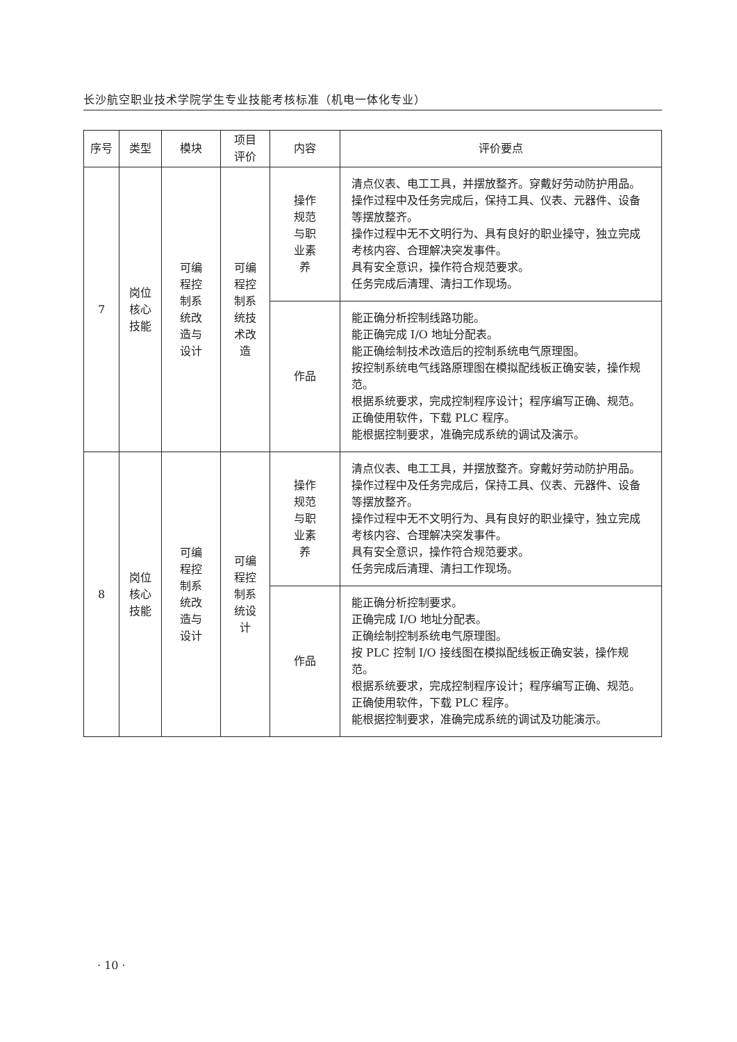长沙航空职业技术学院学生专业技能考核标准（机电一体化专业）
| 序号 | 类型 | 模块 | 项目 评价 | 内容 | 评价要点 |
| --- | --- | --- | --- | --- | --- |
| 7 | 岗位 核心 技能 | 可编 程控 制系 统改 造与 设计 | 可编 程控 制系 统技 术改 造 | 操作 规范 与职 业素 养 | 清点仪表、电工工具，并摆放整齐。穿戴好劳动防护用品。 操作过程中及任务完成后，保持工具、仪表、元器件、设备等摆放整齐。 操作过程中无不文明行为、具有良好的职业操守，独立完成考核内容、合理解决突发事件。 具有安全意识，操作符合规范要求。 任务完成后清理、清扫工作现场。 |
| | | | | 作品 | 能正确分析控制线路功能。 能正确完成 I/O 地址分配表。 能正确绘制技术改造后的控制系统电气原理图。 按控制系统电气线路原理图在模拟配线板正确安装，操作规范。 根据系统要求，完成控制程序设计；程序编写正确、规范。 正确使用软件，下载 PLC 程序。 能根据控制要求，准确完成系统的调试及演示。 |
| 8 | 岗位 核心 技能 | 可编 程控 制系 统改 造与 设计 | 可编 程控 制系 统设 计 | 操作 规范 与职 业素 养 | 清点仪表、电工工具，并摆放整齐。穿戴好劳动防护用品。 操作过程中及任务完成后，保持工具、仪表、元器件、设备等摆放整齐。 操作过程中无不文明行为、具有良好的职业操守，独立完成考核内容、合理解决突发事件。 具有安全意识，操作符合规范要求。 任务完成后清理、清扫工作现场。 |
| | | | | 作品 | 能正确分析控制要求。 正确完成 I/O 地址分配表。 正确绘制控制系统电气原理图。 按 PLC 控制 I/O 接线图在模拟配线板正确安装，操作规范。 根据系统要求，完成控制程序设计；程序编写正确、规范。 正确使用软件，下载 PLC 程序。 能根据控制要求，准确完成系统的调试及功能演示。 |
· 10 ·